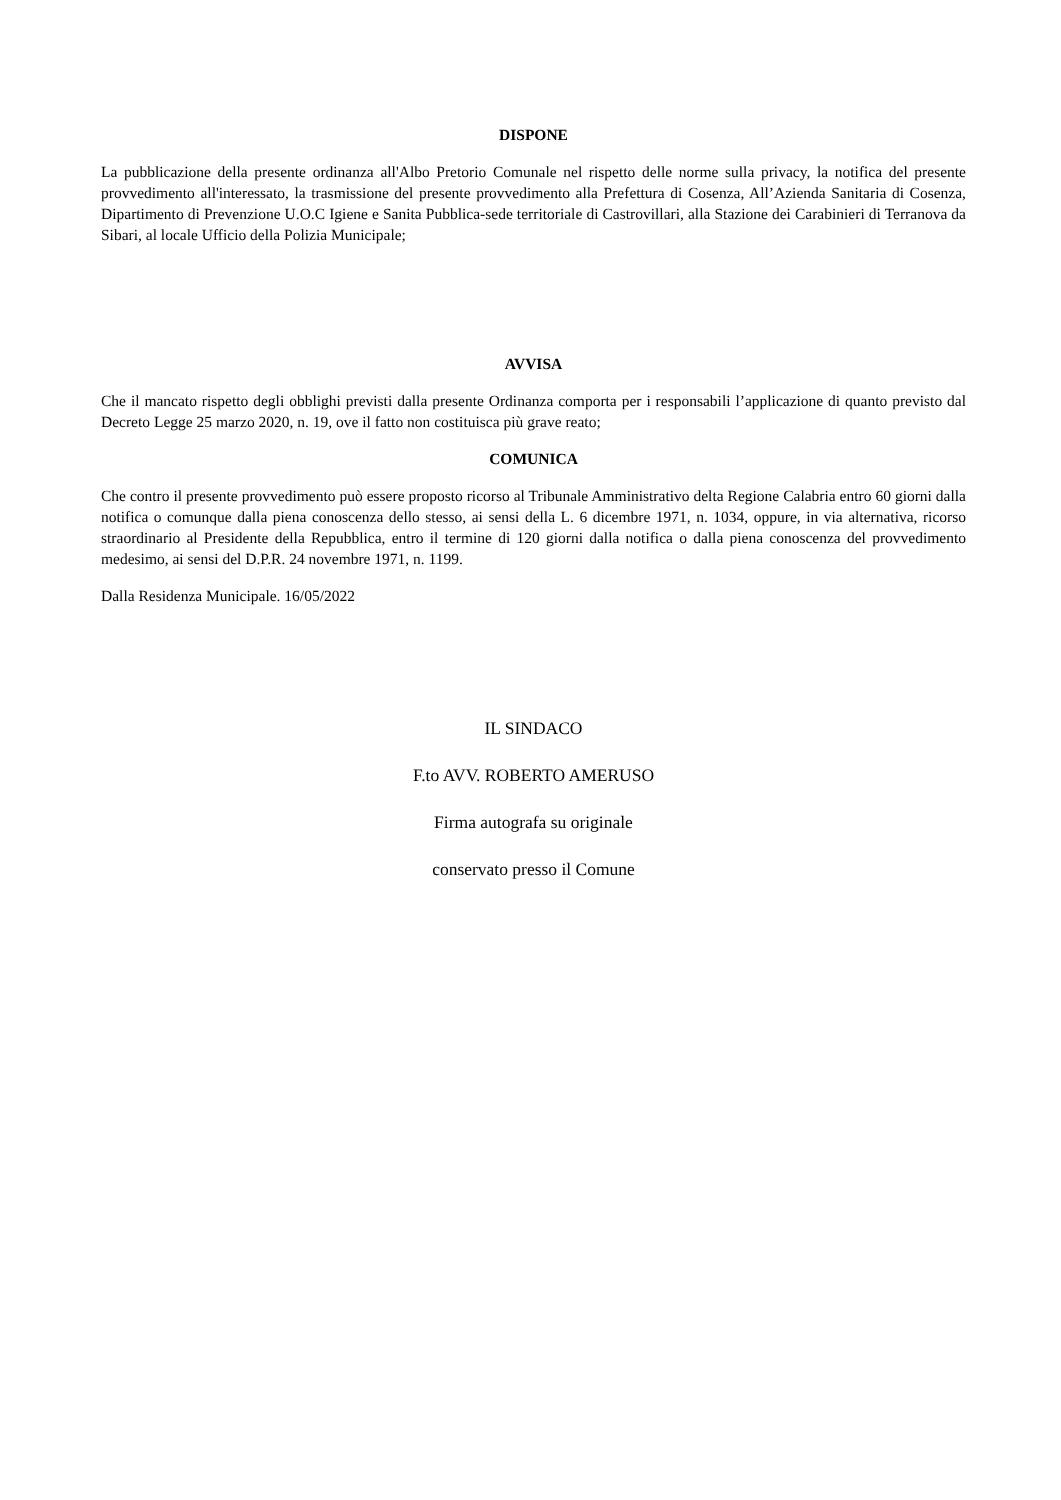DISPONE
La pubblicazione della presente ordinanza all'Albo Pretorio Comunale nel rispetto delle norme sulla privacy, la notifica del presente provvedimento all'interessato, la trasmissione del presente provvedimento alla Prefettura di Cosenza, All’Azienda Sanitaria di Cosenza, Dipartimento di Prevenzione U.O.C Igiene e Sanita Pubblica-sede territoriale di Castrovillari, alla Stazione dei Carabinieri di Terranova da Sibari, al locale Ufficio della Polizia Municipale;
AVVISA
Che il mancato rispetto degli obblighi previsti dalla presente Ordinanza comporta per i responsabili l’applicazione di quanto previsto dal Decreto Legge 25 marzo 2020, n. 19, ove il fatto non costituisca più grave reato;
COMUNICA
Che contro il presente provvedimento può essere proposto ricorso al Tribunale Amministrativo delta Regione Calabria entro 60 giorni dalla notifica o comunque dalla piena conoscenza dello stesso, ai sensi della L. 6 dicembre 1971, n. 1034, oppure, in via alternativa, ricorso straordinario al Presidente della Repubblica, entro il termine di 120 giorni dalla notifica o dalla piena conoscenza del provvedimento medesimo, ai sensi del D.P.R. 24 novembre 1971, n. 1199.
Dalla Residenza Municipale. 16/05/2022
IL SINDACO
F.to AVV. ROBERTO AMERUSO
Firma autografa su originale
conservato presso il Comune